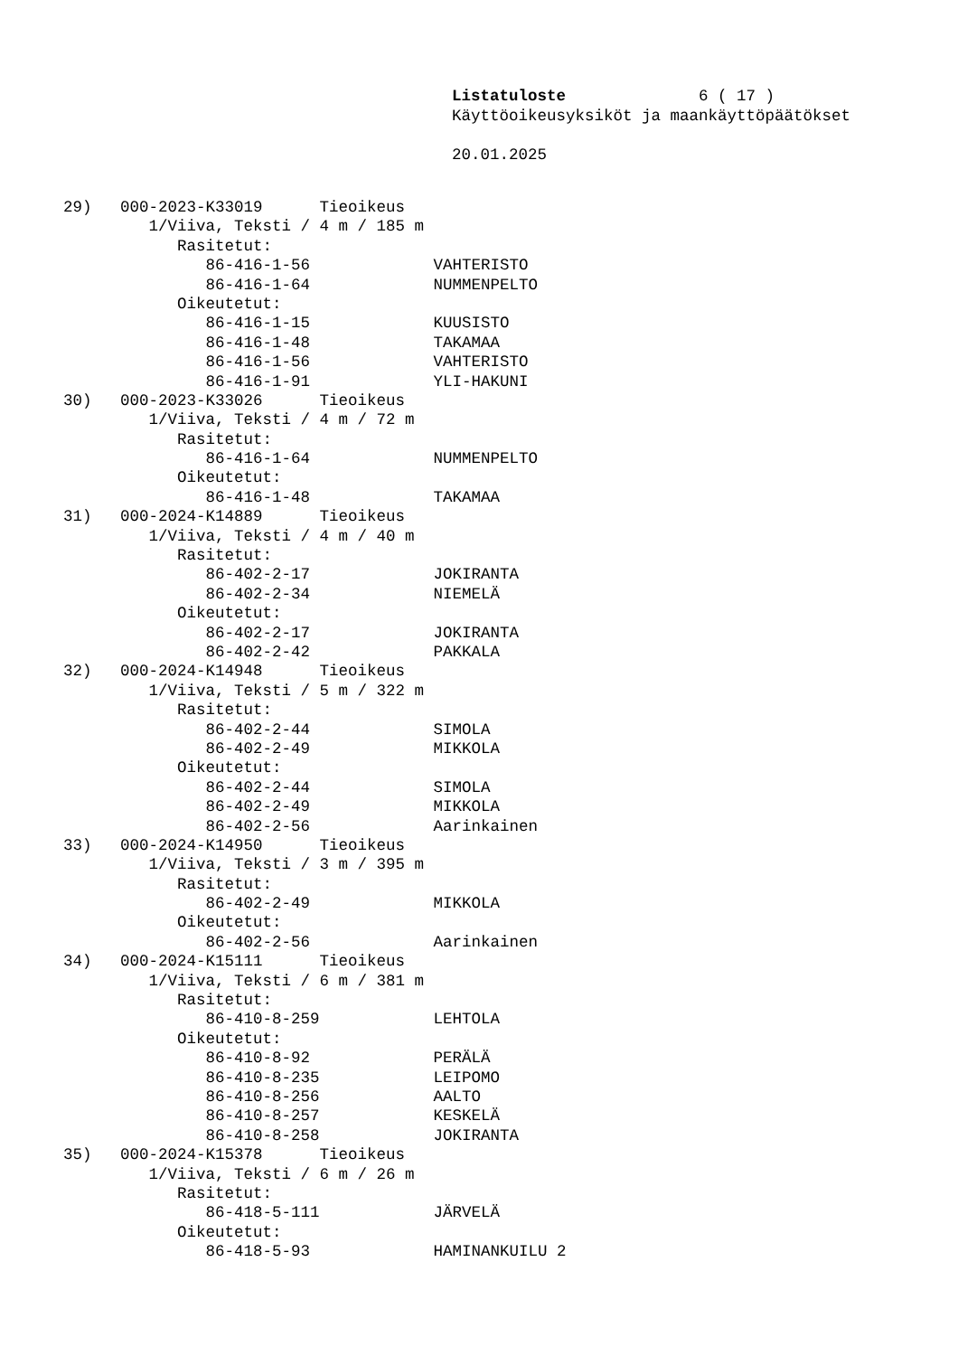Listatuloste 6 ( 17 )
Käyttöoikeusyksiköt ja maankäyttöpäätökset
20.01.2025
29) 000-2023-K33019 Tieoikeus
1/Viiva, Teksti / 4 m / 185 m
Rasitetut:
86-416-1-56 VAHTERISTO
86-416-1-64 NUMMENPELTO
Oikeutetut:
86-416-1-15 KUUSISTO
86-416-1-48 TAKAMAA
86-416-1-56 VAHTERISTO
86-416-1-91 YLI-HAKUNI
30) 000-2023-K33026 Tieoikeus
1/Viiva, Teksti / 4 m / 72 m
Rasitetut:
86-416-1-64 NUMMENPELTO
Oikeutetut:
86-416-1-48 TAKAMAA
31) 000-2024-K14889 Tieoikeus
1/Viiva, Teksti / 4 m / 40 m
Rasitetut:
86-402-2-17 JOKIRANTA
86-402-2-34 NIEMELÄ
Oikeutetut:
86-402-2-17 JOKIRANTA
86-402-2-42 PAKKALA
32) 000-2024-K14948 Tieoikeus
1/Viiva, Teksti / 5 m / 322 m
Rasitetut:
86-402-2-44 SIMOLA
86-402-2-49 MIKKOLA
Oikeutetut:
86-402-2-44 SIMOLA
86-402-2-49 MIKKOLA
86-402-2-56 Aarinkainen
33) 000-2024-K14950 Tieoikeus
1/Viiva, Teksti / 3 m / 395 m
Rasitetut:
86-402-2-49 MIKKOLA
Oikeutetut:
86-402-2-56 Aarinkainen
34) 000-2024-K15111 Tieoikeus
1/Viiva, Teksti / 6 m / 381 m
Rasitetut:
86-410-8-259 LEHTOLA
Oikeutetut:
86-410-8-92 PERÄLÄ
86-410-8-235 LEIPOMO
86-410-8-256 AALTO
86-410-8-257 KESKELÄ
86-410-8-258 JOKIRANTA
35) 000-2024-K15378 Tieoikeus
1/Viiva, Teksti / 6 m / 26 m
Rasitetut:
86-418-5-111 JÄRVELÄ
Oikeutetut:
86-418-5-93 HAMINANKUILU 2